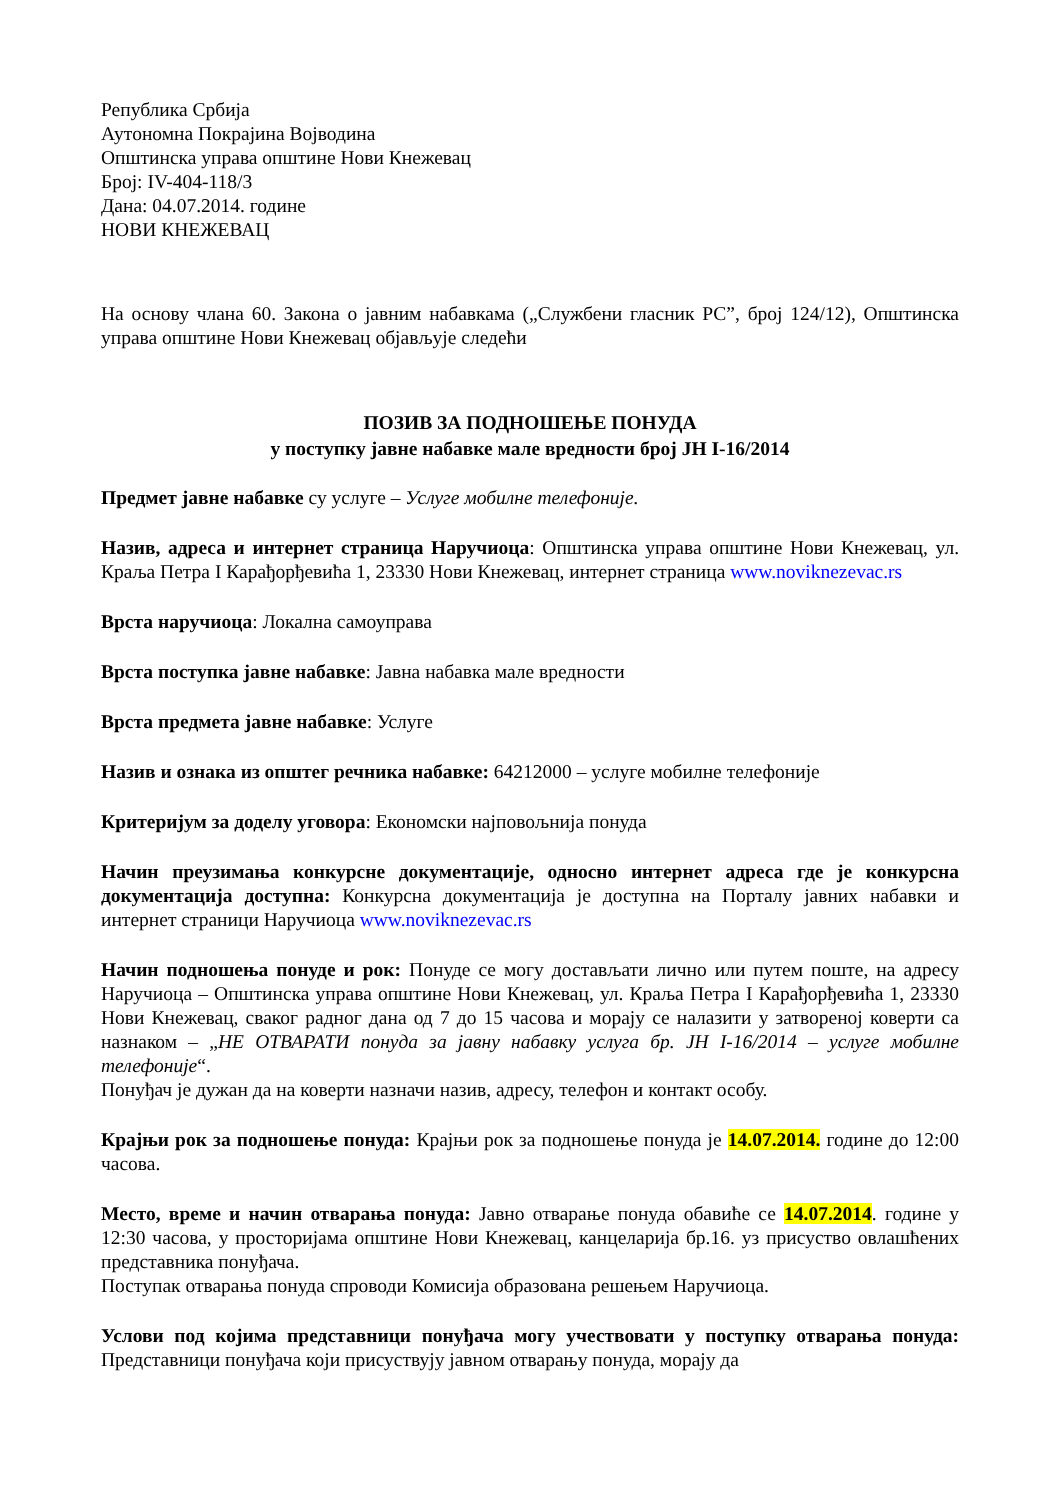Република Србија
Аутономна Покрајина Војводина
Општинска управа општине Нови Кнежевац
Број: IV-404-118/3
Дана: 04.07.2014. године
НОВИ КНЕЖЕВАЦ
На основу члана 60. Закона о јавним набавкама („Службени гласник РС”, број 124/12), Општинска управа општине Нови Кнежевац објављује следећи
ПОЗИВ ЗА ПОДНОШЕЊЕ ПОНУДА
у поступку јавне набавке мале вредности број ЈН I-16/2014
Предмет јавне набавке су услуге – Услуге мобилне телефоније.
Назив, адреса и интернет страница Наручиоца: Општинска управа општине Нови Кнежевац, ул. Краља Петра I Карађорђевића 1, 23330 Нови Кнежевац, интернет страница www.noviknezevac.rs
Врста наручиоца: Локална самоуправа
Врста поступка јавне набавке: Јавна набавка мале вредности
Врста предмета јавне набавке: Услуге
Назив и ознака из општег речника набавке: 64212000 – услуге мобилне телефоније
Критеријум за доделу уговора: Економски најповољнија понуда
Начин преузимања конкурсне документације, односно интернет адреса где је конкурсна документација доступна: Конкурсна документација је доступна на Порталу јавних набавки и интернет страници Наручиоца www.noviknezevac.rs
Начин подношења понуде и рок: Понуде се могу достављати лично или путем поште, на адресу Наручиоца – Општинска управа општине Нови Кнежевац, ул. Краља Петра I Карађорђевића 1, 23330 Нови Кнежевац, сваког радног дана од 7 до 15 часова и морају се налазити у затвореној коверти са назнаком – „НЕ ОТВАРАТИ понуда за јавну набавку услуга бр. ЈН I-16/2014 – услуге мобилне телефоније“.
Понуђач је дужан да на коверти назначи назив, адресу, телефон и контакт особу.
Крајњи рок за подношење понуда: Крајњи рок за подношење понуда је 14.07.2014. године до 12:00 часова.
Место, време и начин отварања понуда: Јавно отварање понуда обавиће се 14.07.2014. године у 12:30 часова, у просторијама општине Нови Кнежевац, канцеларија бр.16. уз присуство овлашћених представника понуђача.
Поступак отварања понуда спроводи Комисија образована решењем Наручиоца.
Услови под којима представници понуђача могу учествовати у поступку отварања понуда: Представници понуђача који присуствују јавном отварању понуда, морају да